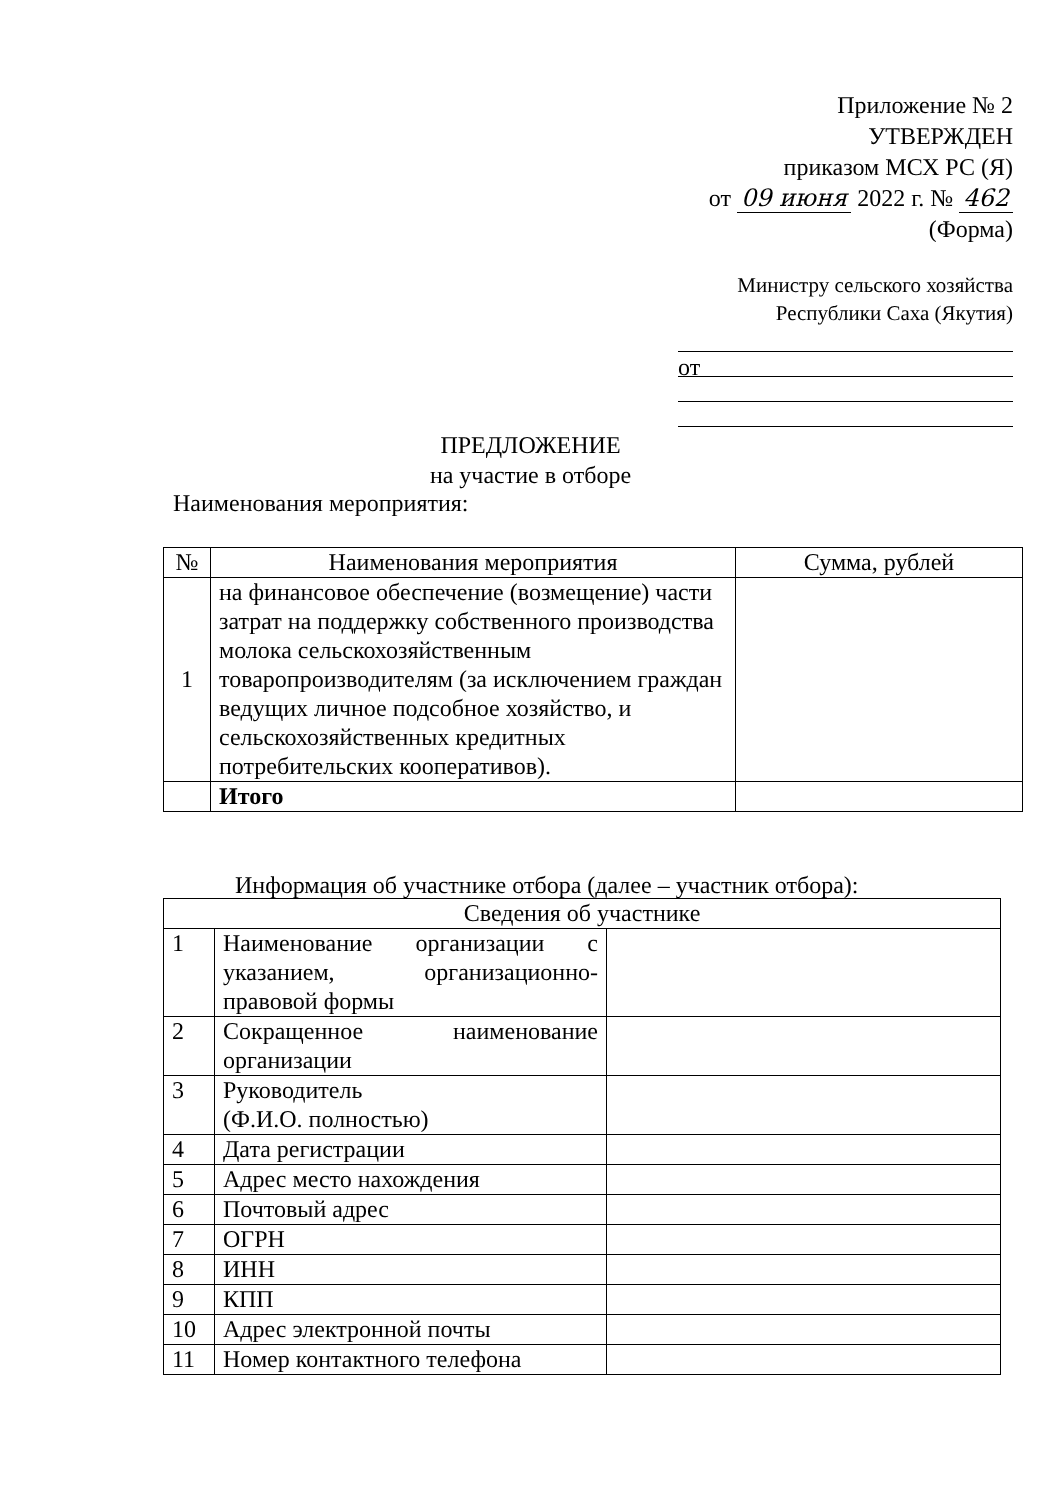Приложение № 2
УТВЕРЖДЕН
приказом МСХ РС (Я)
от 09 июня 2022 г. № 462
(Форма)
Министру сельского хозяйства
Республики Саха (Якутия)
от
ПРЕДЛОЖЕНИЕ
на участие в отборе
Наименования мероприятия:
| № | Наименования мероприятия | Сумма, рублей |
| --- | --- | --- |
| 1 | на финансовое обеспечение (возмещение) части затрат на поддержку собственного производства молока сельскохозяйственным товаропроизводителям (за исключением граждан ведущих личное подсобное хозяйство, и сельскохозяйственных кредитных потребительских кооперативов). | |
| | Итого | |
Информация об участнике отбора (далее – участник отбора):
| Сведения об участнике | | |
| 1 | Наименование организации с указанием, организационно-правовой формы | |
| 2 | Сокращенное наименование организации | |
| 3 | Руководитель (Ф.И.О. полностью) | |
| 4 | Дата регистрации | |
| 5 | Адрес место нахождения | |
| 6 | Почтовый адрес | |
| 7 | ОГРН | |
| 8 | ИНН | |
| 9 | КПП | |
| 10 | Адрес электронной почты | |
| 11 | Номер контактного телефона | |